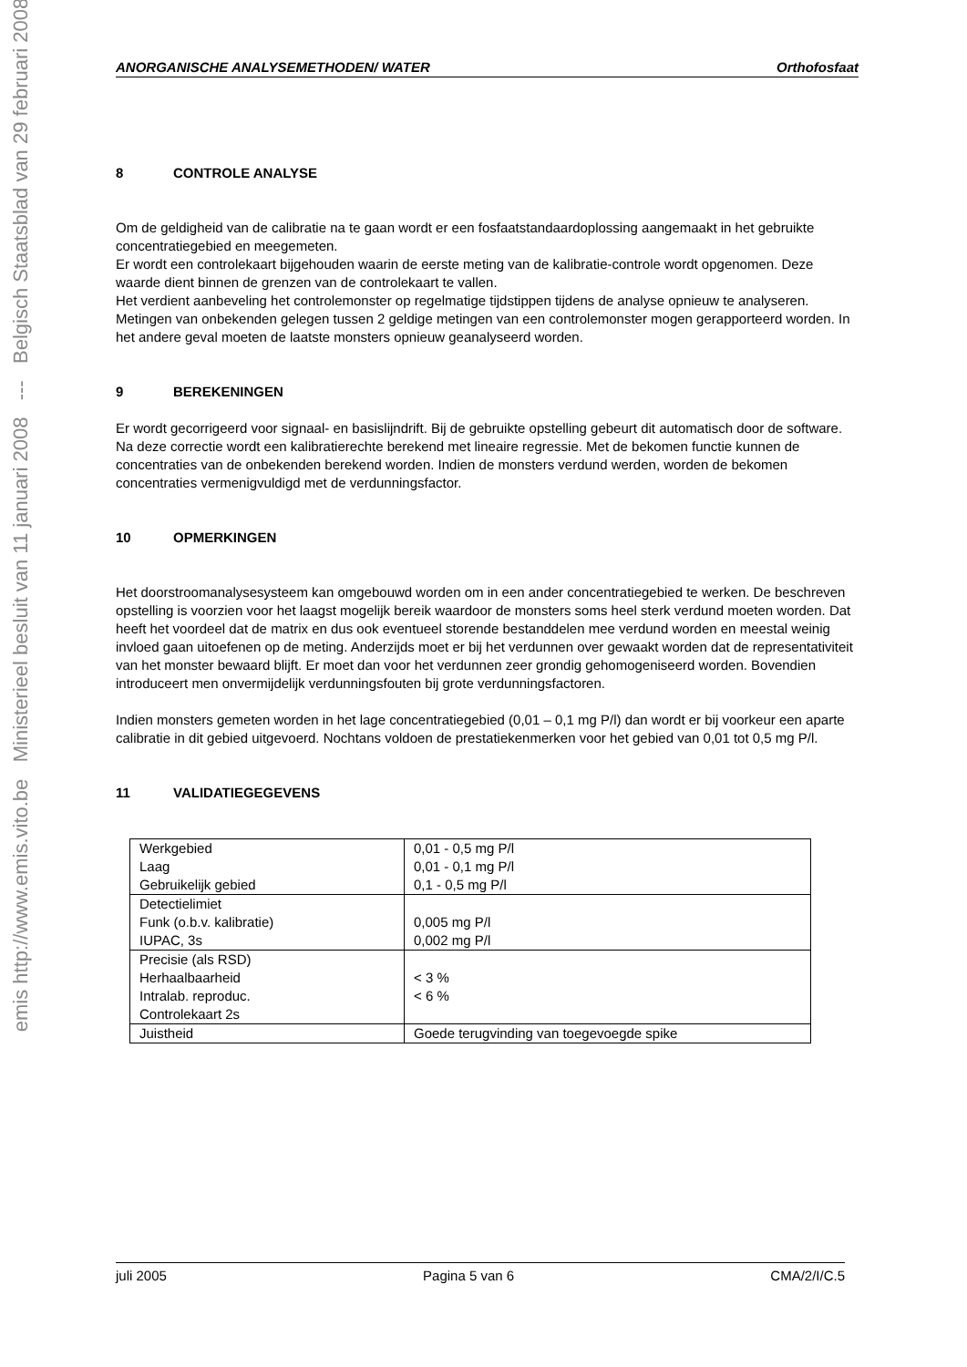emis http://www.emis.vito.be Ministerieel besluit van 11 januari 2008 --- Belgisch Staatsblad van 29 februari 2008
ANORGANISCHE ANALYSEMETHODEN/ WATER Orthofosfaat
8 CONTROLE ANALYSE
Om de geldigheid van de calibratie na te gaan wordt er een fosfaatstandaardoplossing aangemaakt in het gebruikte concentratiegebied en meegemeten.
Er wordt een controlekaart bijgehouden waarin de eerste meting van de kalibratie-controle wordt opgenomen. Deze waarde dient binnen de grenzen van de controlekaart te vallen.
Het verdient aanbeveling het controlemonster op regelmatige tijdstippen tijdens de analyse opnieuw te analyseren. Metingen van onbekenden gelegen tussen 2 geldige metingen van een controlemonster mogen gerapporteerd worden. In het andere geval moeten de laatste monsters opnieuw geanalyseerd worden.
9 BEREKENINGEN
Er wordt gecorrigeerd voor signaal- en basislijndrift. Bij de gebruikte opstelling gebeurt dit automatisch door de software.
Na deze correctie wordt een kalibratierechte berekend met lineaire regressie. Met de bekomen functie kunnen de concentraties van de onbekenden berekend worden. Indien de monsters verdund werden, worden de bekomen concentraties vermenigvuldigd met de verdunningsfactor.
10 OPMERKINGEN
Het doorstroomanalysesysteem kan omgebouwd worden om in een ander concentratiegebied te werken. De beschreven opstelling is voorzien voor het laagst mogelijk bereik waardoor de monsters soms heel sterk verdund moeten worden. Dat heeft het voordeel dat de matrix en dus ook eventueel storende bestanddelen mee verdund worden en meestal weinig invloed gaan uitoefenen op de meting. Anderzijds moet er bij het verdunnen over gewaakt worden dat de representativiteit van het monster bewaard blijft. Er moet dan voor het verdunnen zeer grondig gehomogeniseerd worden. Bovendien introduceert men onvermijdelijk verdunningsfouten bij grote verdunningsfactoren.
Indien monsters gemeten worden in het lage concentratiegebied (0,01 – 0,1 mg P/l) dan wordt er bij voorkeur een aparte calibratie in dit gebied uitgevoerd. Nochtans voldoen de prestatiekenmerken voor het gebied van 0,01 tot 0,5 mg P/l.
11 VALIDATIEGEGEVENS
| Werkgebied Laag Gebruikelijk gebied | 0,01 - 0,5 mg P/l 0,01 - 0,1 mg P/l 0,1 - 0,5 mg P/l |
| Detectielimiet Funk (o.b.v. kalibratie) IUPAC, 3s | 0,005 mg P/l 0,002 mg P/l |
| Precisie (als RSD) Herhaalbaarheid Intralab. reproduc. Controlekaart 2s | < 3 % < 6 % |
| Juistheid | Goede terugvinding van toegevoegde spike |
juli 2005 Pagina 5 van 6 CMA/2/I/C.5